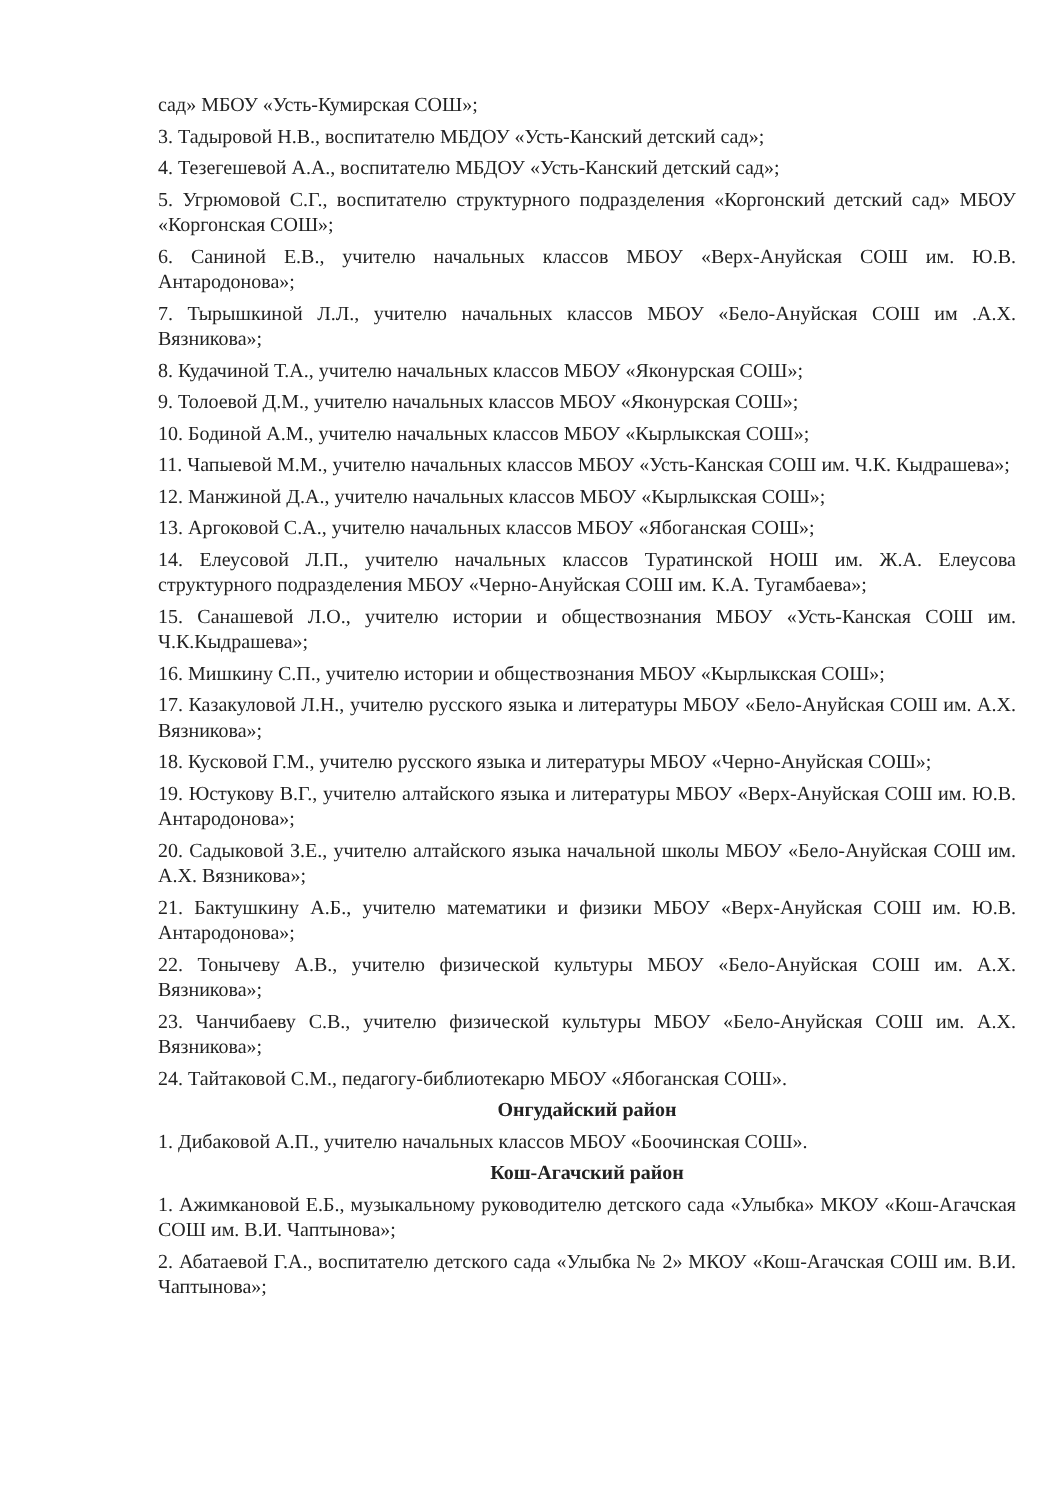сад» МБОУ «Усть-Кумирская СОШ»;
3. Тадыровой Н.В., воспитателю МБДОУ «Усть-Канский детский сад»;
4. Тезегешевой А.А., воспитателю МБДОУ «Усть-Канский детский сад»;
5. Угрюмовой С.Г., воспитателю структурного подразделения «Коргонский детский сад» МБОУ «Коргонская СОШ»;
6. Саниной Е.В., учителю начальных классов МБОУ «Верх-Ануйская СОШ им. Ю.В. Антародонова»;
7. Тырышкиной Л.Л., учителю начальных классов МБОУ «Бело-Ануйская СОШ им .А.Х. Вязникова»;
8. Кудачиной Т.А., учителю начальных классов МБОУ «Яконурская СОШ»;
9. Толоевой Д.М., учителю начальных классов МБОУ «Яконурская СОШ»;
10. Бодиной А.М., учителю начальных классов МБОУ «Кырлыкская СОШ»;
11. Чапыевой М.М., учителю начальных классов МБОУ «Усть-Канская СОШ им. Ч.К. Кыдрашева»;
12. Манжиной Д.А., учителю начальных классов МБОУ «Кырлыкская СОШ»;
13. Аргоковой С.А., учителю начальных классов МБОУ «Ябоганская СОШ»;
14. Елеусовой Л.П., учителю начальных классов Туратинской НОШ им. Ж.А. Елеусова структурного подразделения МБОУ «Черно-Ануйская СОШ им. К.А. Тугамбаева»;
15. Санашевой Л.О., учителю истории и обществознания МБОУ «Усть-Канская СОШ им. Ч.К.Кыдрашева»;
16. Мишкину С.П., учителю истории и обществознания МБОУ «Кырлыкская СОШ»;
17. Казакуловой Л.Н., учителю русского языка и литературы МБОУ «Бело-Ануйская СОШ им. А.Х. Вязникова»;
18. Кусковой Г.М., учителю русского языка и литературы МБОУ «Черно-Ануйская СОШ»;
19. Юстукову В.Г., учителю алтайского языка и литературы МБОУ «Верх-Ануйская СОШ им. Ю.В. Антародонова»;
20. Садыковой З.Е., учителю алтайского языка начальной школы МБОУ «Бело-Ануйская СОШ им. А.Х. Вязникова»;
21. Бактушкину А.Б., учителю математики и физики МБОУ «Верх-Ануйская СОШ им. Ю.В. Антародонова»;
22. Тонычеву А.В., учителю физической культуры МБОУ «Бело-Ануйская СОШ им. А.Х. Вязникова»;
23. Чанчибаеву С.В., учителю физической культуры МБОУ «Бело-Ануйская СОШ им. А.Х. Вязникова»;
24. Тайтаковой С.М., педагогу-библиотекарю МБОУ «Ябоганская СОШ».
Онгудайский район
1. Дибаковой А.П., учителю начальных классов МБОУ «Боочинская СОШ».
Кош-Агачский район
1. Ажимкановой Е.Б., музыкальному руководителю детского сада «Улыбка» МКОУ «Кош-Агачская СОШ им. В.И. Чаптынова»;
2. Абатаевой Г.А., воспитателю детского сада «Улыбка № 2» МКОУ «Кош-Агачская СОШ им. В.И. Чаптынова»;